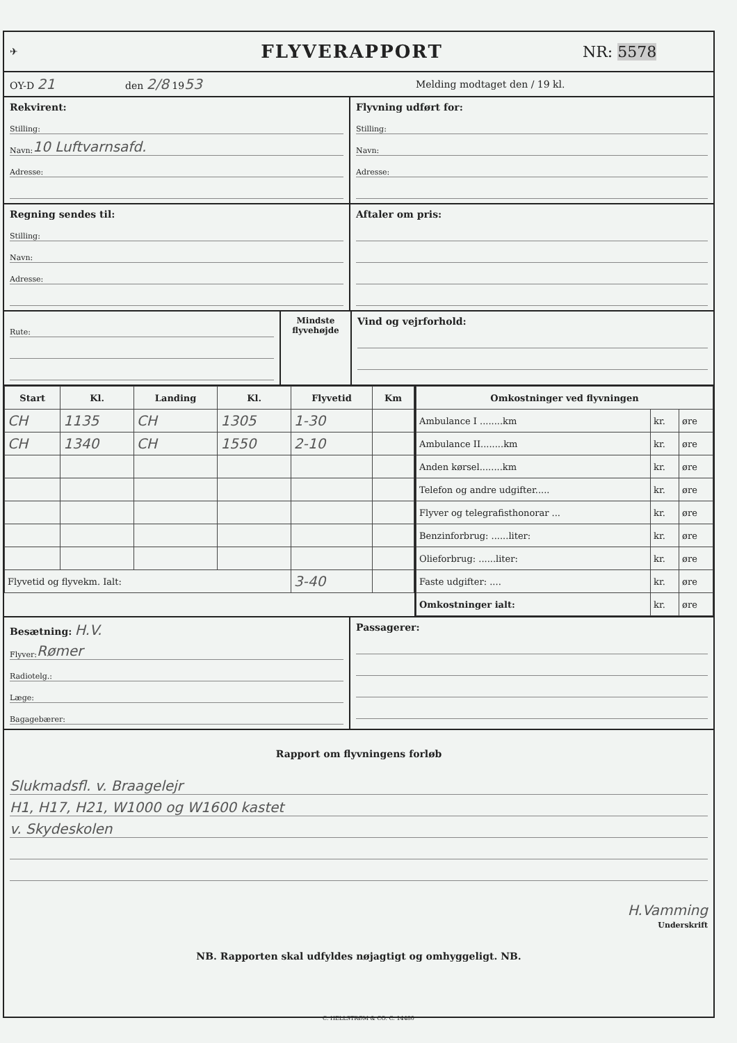✈
FLYVERAPPORT
NR: 5578
OY-D 21
den 2/8 1953
Melding modtaget den / 19 kl.
Rekvirent:
Stilling:
Navn: 10 Luftvarnsafd.
Adresse:
Flyvning udført for:
Stilling:
Navn:
Adresse:
Regning sendes til:
Stilling:
Navn:
Adresse:
Aftaler om pris:
Rute:
Mindste flyvehøjde
Vind og vejrforhold:
| Start | Kl. | Landing | Kl. | Flyvetid | Km |
| --- | --- | --- | --- | --- | --- |
| CH | 1135 | CH | 1305 | 1-30 | |
| CH | 1340 | CH | 1550 | 2-10 | |
| Flyvetid og flyvekm. Ialt: | | | | 3-40 | |
| Omkostninger ved flyvningen | | |
| --- | --- | --- |
| Ambulance I ........km | kr. | øre |
| Ambulance II........km | kr. | øre |
| Anden kørsel........km | kr. | øre |
| Telefon og andre udgifter..... | kr. | øre |
| Flyver og telegrafisthonorar ... | kr. | øre |
| Benzinforbrug: ......liter: | kr. | øre |
| Olieforbrug: ......liter: | kr. | øre |
| Faste udgifter: .... | kr. | øre |
| Omkostninger ialt: | kr. | øre |
Besætning: H.V.
Flyver: Rømer
Radiotelg.:
Læge:
Bagagebærer:
Passagerer:
Rapport om flyvningens forløb
Slukmadsfl. v. Braagelejr
H1, H17, H21, W1000 og W1600 kastet
v. Skydeskolen
H.Vamming
Underskrift
NB. Rapporten skal udfyldes nøjagtigt og omhyggeligt. NB.
C. HELLSTRØM & CO. C. 14480